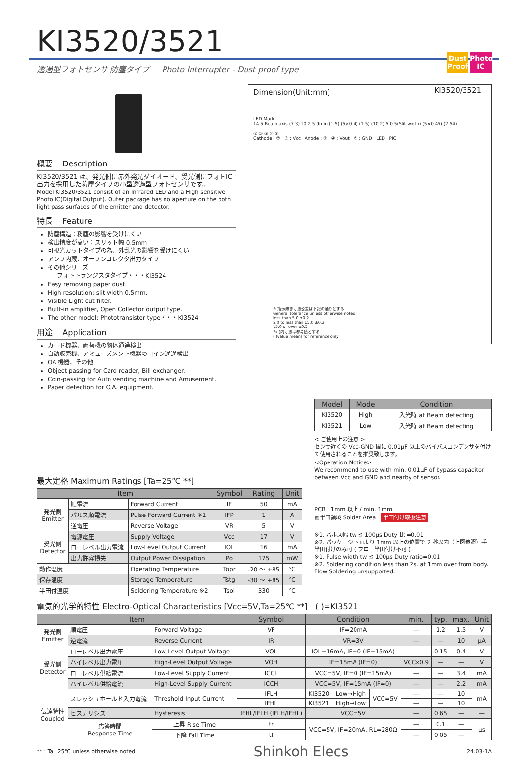KI3520/3521
Dust Proof
Photo IC
透過型フォトセンサ 防塵タイプ Photo Interrupter - Dust proof type
概要 Description
KI3520/3521 は、発光側に赤外発光ダイオード、受光側にフォトIC 出力を採用した防塵タイプの小型透過型フォトセンサです。
Model KI3520/3521 consist of an Infrared LED and a High sensitive Photo IC(Digital Output). Outer package has no aperture on the both light pass surfaces of the emitter and detector.
特長 Feature
防塵構造：粉塵の影響を受けにくい
検出精度が高い：スリット幅 0.5mm
可視光カットタイプの為、外乱光の影響を受けにくい
アンプ内蔵、オープンコレクタ出力タイプ
その他シリーズ
フォトトランジスタタイプ・・・KI3524
Easy removing paper dust.
High resolution: slit width 0.5mm.
Visible Light cut filter.
Built-in amplifier, Open Collector output type.
The other model; Phototransistor type・・・KI3524
用途 Application
カード機器、両替機の物体通過検出
自動販売機、アミューズメント機器のコイン通過検出
OA 機器、その他
Object passing for Card reader, Bill exchanger.
Coin-passing for Auto vending machine and Amusement.
Paper detection for O.A. equipment.
KI3520/3521
Dimension(Unit:mm)
LED Mark
14 5 Beam axis (7.3) 10 2.5 9min (1.5) (5×0.4) (1.5) (10.2) 5 0.5(Slit width) (5×0.45) (2.54)
① ② ③ ④ ⑤
Cathode : ② ③ : Vcc Anode : ① ④ : Vout ⑤ : GND LED PIC
※ 指示無き寸法公差は下記の通りとする
General tolerance unless otherwise noted
less than 5.0 ±0.2
5.0 to less than 15.0 ±0.3
15.0 or over ±0.5
※( )内寸法は参考値とする
( )value means for reference only
最大定格 Maximum Ratings [Ta=25℃ **]
| Item | | | Symbol | Rating | Unit |
| --- | --- | --- | --- | --- | --- |
| 発光側 Emitter | 順電流 | Forward Current | IF | 50 | mA |
| | パルス順電流 | Pulse Forward Current ※1 | IFP | 1 | A |
| | 逆電圧 | Reverse Voltage | VR | 5 | V |
| 受光側 Detector | 電源電圧 | Supply Voltage | Vcc | 17 | V |
| | ローレベル出力電流 | Low-Level Output Current | IOL | 16 | mA |
| | 出力許容損失 | Output Power Dissipation | Po | 175 | mW |
| 動作温度 | | Operating Temperature | Topr | -20 ～ +85 | ℃ |
| 保存温度 | | Storage Temperature | Tstg | -30 ～ +85 | ℃ |
| 半田付温度 | | Soldering Temperature ※2 | Tsol | 330 | ℃ |
| Model | Mode | Condition |
| --- | --- | --- |
| KI3520 | High | 入光時 at Beam detecting |
| KI3521 | Low | 入光時 at Beam detecting |
< ご使用上の注意 >
センサ近くの Vcc-GND 間に 0.01μF 以上のバイパスコンデンサを付けて使用されることを推奨致します。
<Operation Notice>
We recommend to use with min. 0.01μF of bypass capacitor between Vcc and GND and nearby of sensor.
PCB 1mm 以上 / min. 1mm
▨半田領域 Solder Area 半田付け取扱注意
※1. パルス幅 tw ≦ 100μs Duty 比 =0.01
※2. パッケージ下面より 1mm 以上の位置で 2 秒以内（上図参照）手半田付けのみ可 ( フロー半田付け不可 )
※1. Pulse width tw ≦ 100μs Duty ratio=0.01
※2. Soldering condition less than 2s. at 1mm over from body. Flow Soldering unsupported.
電気的光学的特性 Electro-Optical Characteristics [Vcc=5V,Ta=25℃ **] ( )=KI3521
| Item | | | Symbol | Condition | | | min. | typ. | max. | Unit |
| --- | --- | --- | --- | --- | --- | --- | --- | --- | --- | --- |
| 発光側 Emitter | 順電圧 | Forward Voltage | VF | IF=20mA | | | — | 1.2 | 1.5 | V |
| | 逆電流 | Reverse Current | IR | VR=3V | | | — | — | 10 | μA |
| 受光側 Detector | ローレベル出力電圧 | Low-Level Output Voltage | VOL | IOL=16mA, IF=0 (IF=15mA) | | | — | 0.15 | 0.4 | V |
| | ハイレベル出力電圧 | High-Level Output Voltage | VOH | IF=15mA (IF=0) | | | VCCx0.9 | — | — | V |
| | ローレベル供給電流 | Low-Level Supply Current | ICCL | VCC=5V, IF=0 (IF=15mA) | | | — | — | 3.4 | mA |
| | ハイレベル供給電流 | High-Level Supply Current | ICCH | VCC=5V, IF=15mA (IF=0) | | | — | — | 2.2 | mA |
| 伝達特性 Coupled | スレッシュホールド入力電流 | Threshold Input Current | IFLH | KI3520 | Low→High | VCC=5V | — | — | 10 | mA |
| | | | IFHL | KI3521 | High→Low | | — | — | 10 | |
| | ヒステリシス | Hysteresis | IFHL/IFLH (IFLH/IFHL) | VCC=5V | | | — | 0.65 | — | — |
| | 応答時間 Response Time | 上昇 Rise Time | tr | VCC=5V, IF=20mA, RL=280Ω | | | — | 0.1 | — | μs |
| | | 下降 Fall Time | tf | | | | — | 0.05 | — | |
** : Ta=25℃ unless otherwise noted Shinkoh Elecs 24.03-1A